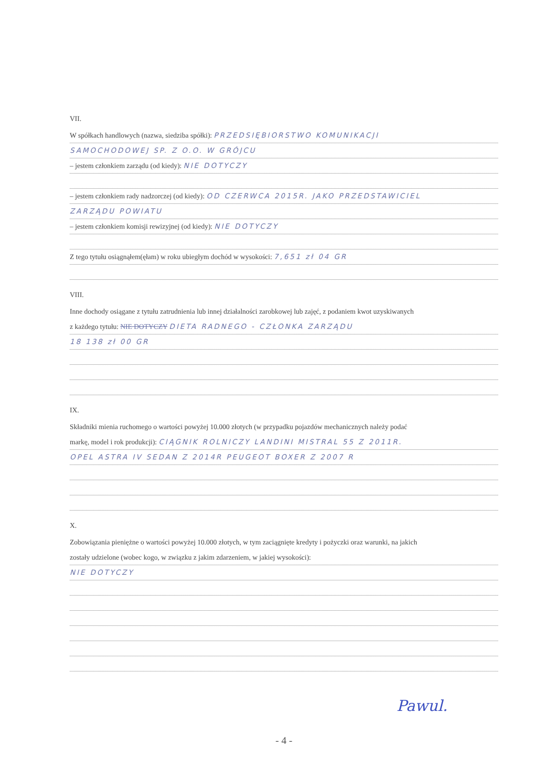VII.
W spółkach handlowych (nazwa, siedziba spółki): PRZEDSIĘBIORSTWO KOMUNIKACJI
SAMOCHODOWEJ SP. Z O.O. W GRÓJCU
– jestem członkiem zarządu (od kiedy): NIE DOTYCZY
– jestem członkiem rady nadzorczej (od kiedy): OD CZERWCA 2015R. JAKO PRZEDSTAWICIEL
ZARZĄDU POWIATU
– jestem członkiem komisji rewizyjnej (od kiedy): NIE DOTYCZY
Z tego tytułu osiągnąłem(ęłam) w roku ubiegłym dochód w wysokości: 7,651 zł 04 GR
VIII.
Inne dochody osiągane z tytułu zatrudnienia lub innej działalności zarobkowej lub zajęć, z podaniem kwot uzyskiwanych
z każdego tytułu: NIE DOTYCZY DIETA RADNEGO - CZŁONKA ZARZĄDU
18 138 zł 00 GR
IX.
Składniki mienia ruchomego o wartości powyżej 10.000 złotych (w przypadku pojazdów mechanicznych należy podać
markę, model i rok produkcji): CIĄGNIK ROLNICZY LANDINI MISTRAL 55 Z 2011R.
OPEL ASTRA IV SEDAN Z 2014R PEUGEOT BOXER Z 2007 R
X.
Zobowiązania pieniężne o wartości powyżej 10.000 złotych, w tym zaciągnięte kredyty i pożyczki oraz warunki, na jakich
zostały udzielone (wobec kogo, w związku z jakim zdarzeniem, w jakiej wysokości):
NIE DOTYCZY
Pawul.
- 4 -